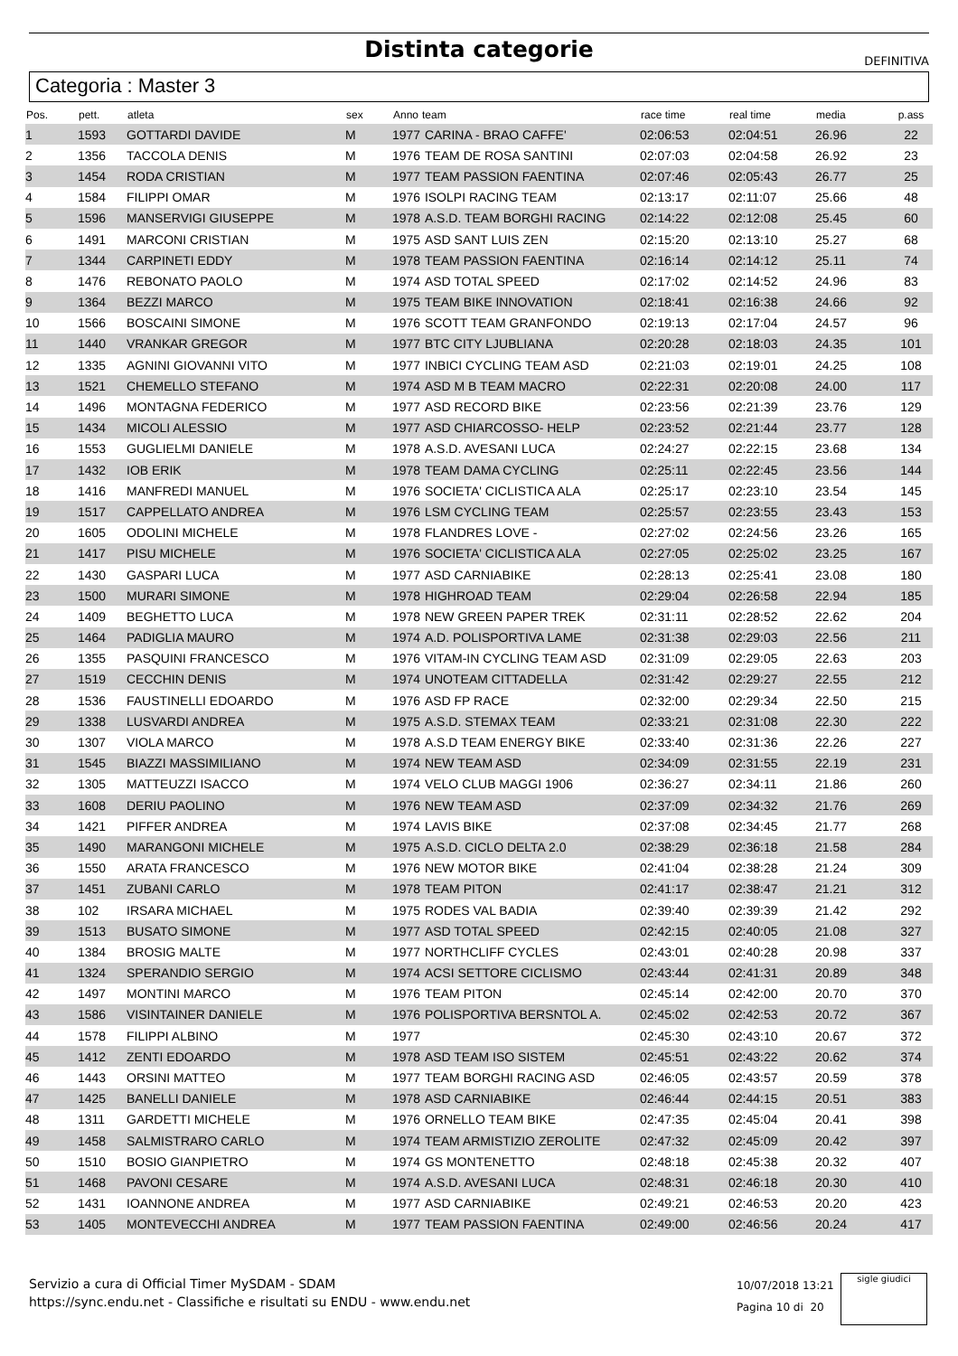Distinta categorie
DEFINITIVA
Categoria : Master 3
| Pos. | pett. | atleta | sex | Anno | team | race time | real time | media | p.ass |
| --- | --- | --- | --- | --- | --- | --- | --- | --- | --- |
| 1 | 1593 | GOTTARDI DAVIDE | M | 1977 | CARINA - BRAO CAFFE' | 02:06:53 | 02:04:51 | 26.96 | 22 |
| 2 | 1356 | TACCOLA DENIS | M | 1976 | TEAM DE ROSA SANTINI | 02:07:03 | 02:04:58 | 26.92 | 23 |
| 3 | 1454 | RODA CRISTIAN | M | 1977 | TEAM PASSION FAENTINA | 02:07:46 | 02:05:43 | 26.77 | 25 |
| 4 | 1584 | FILIPPI OMAR | M | 1976 | ISOLPI RACING TEAM | 02:13:17 | 02:11:07 | 25.66 | 48 |
| 5 | 1596 | MANSERVIGI GIUSEPPE | M | 1978 | A.S.D. TEAM BORGHI RACING | 02:14:22 | 02:12:08 | 25.45 | 60 |
| 6 | 1491 | MARCONI CRISTIAN | M | 1975 | ASD SANT LUIS ZEN | 02:15:20 | 02:13:10 | 25.27 | 68 |
| 7 | 1344 | CARPINETI EDDY | M | 1978 | TEAM PASSION FAENTINA | 02:16:14 | 02:14:12 | 25.11 | 74 |
| 8 | 1476 | REBONATO PAOLO | M | 1974 | ASD TOTAL SPEED | 02:17:02 | 02:14:52 | 24.96 | 83 |
| 9 | 1364 | BEZZI MARCO | M | 1975 | TEAM BIKE INNOVATION | 02:18:41 | 02:16:38 | 24.66 | 92 |
| 10 | 1566 | BOSCAINI SIMONE | M | 1976 | SCOTT TEAM GRANFONDO | 02:19:13 | 02:17:04 | 24.57 | 96 |
| 11 | 1440 | VRANKAR GREGOR | M | 1977 | BTC CITY LJUBLIANA | 02:20:28 | 02:18:03 | 24.35 | 101 |
| 12 | 1335 | AGNINI GIOVANNI VITO | M | 1977 | INBICI CYCLING TEAM ASD | 02:21:03 | 02:19:01 | 24.25 | 108 |
| 13 | 1521 | CHEMELLO STEFANO | M | 1974 | ASD M B TEAM MACRO | 02:22:31 | 02:20:08 | 24.00 | 117 |
| 14 | 1496 | MONTAGNA FEDERICO | M | 1977 | ASD RECORD BIKE | 02:23:56 | 02:21:39 | 23.76 | 129 |
| 15 | 1434 | MICOLI ALESSIO | M | 1977 | ASD CHIARCOSSO- HELP | 02:23:52 | 02:21:44 | 23.77 | 128 |
| 16 | 1553 | GUGLIELMI DANIELE | M | 1978 | A.S.D. AVESANI LUCA | 02:24:27 | 02:22:15 | 23.68 | 134 |
| 17 | 1432 | IOB ERIK | M | 1978 | TEAM DAMA CYCLING | 02:25:11 | 02:22:45 | 23.56 | 144 |
| 18 | 1416 | MANFREDI MANUEL | M | 1976 | SOCIETA' CICLISTICA ALA | 02:25:17 | 02:23:10 | 23.54 | 145 |
| 19 | 1517 | CAPPELLATO ANDREA | M | 1976 | LSM CYCLING TEAM | 02:25:57 | 02:23:55 | 23.43 | 153 |
| 20 | 1605 | ODOLINI MICHELE | M | 1978 | FLANDRES LOVE - | 02:27:02 | 02:24:56 | 23.26 | 165 |
| 21 | 1417 | PISU MICHELE | M | 1976 | SOCIETA' CICLISTICA ALA | 02:27:05 | 02:25:02 | 23.25 | 167 |
| 22 | 1430 | GASPARI LUCA | M | 1977 | ASD CARNIABIKE | 02:28:13 | 02:25:41 | 23.08 | 180 |
| 23 | 1500 | MURARI SIMONE | M | 1978 | HIGHROAD TEAM | 02:29:04 | 02:26:58 | 22.94 | 185 |
| 24 | 1409 | BEGHETTO LUCA | M | 1978 | NEW GREEN PAPER TREK | 02:31:11 | 02:28:52 | 22.62 | 204 |
| 25 | 1464 | PADIGLIA MAURO | M | 1974 | A.D. POLISPORTIVA LAME | 02:31:38 | 02:29:03 | 22.56 | 211 |
| 26 | 1355 | PASQUINI FRANCESCO | M | 1976 | VITAM-IN CYCLING TEAM ASD | 02:31:09 | 02:29:05 | 22.63 | 203 |
| 27 | 1519 | CECCHIN DENIS | M | 1974 | UNOTEAM CITTADELLA | 02:31:42 | 02:29:27 | 22.55 | 212 |
| 28 | 1536 | FAUSTINELLI EDOARDO | M | 1976 | ASD FP RACE | 02:32:00 | 02:29:34 | 22.50 | 215 |
| 29 | 1338 | LUSVARDI ANDREA | M | 1975 | A.S.D. STEMAX TEAM | 02:33:21 | 02:31:08 | 22.30 | 222 |
| 30 | 1307 | VIOLA MARCO | M | 1978 | A.S.D TEAM ENERGY BIKE | 02:33:40 | 02:31:36 | 22.26 | 227 |
| 31 | 1545 | BIAZZI MASSIMILIANO | M | 1974 | NEW TEAM ASD | 02:34:09 | 02:31:55 | 22.19 | 231 |
| 32 | 1305 | MATTEUZZI ISACCO | M | 1974 | VELO CLUB MAGGI 1906 | 02:36:27 | 02:34:11 | 21.86 | 260 |
| 33 | 1608 | DERIU PAOLINO | M | 1976 | NEW TEAM ASD | 02:37:09 | 02:34:32 | 21.76 | 269 |
| 34 | 1421 | PIFFER ANDREA | M | 1974 | LAVIS BIKE | 02:37:08 | 02:34:45 | 21.77 | 268 |
| 35 | 1490 | MARANGONI MICHELE | M | 1975 | A.S.D. CICLO DELTA 2.0 | 02:38:29 | 02:36:18 | 21.58 | 284 |
| 36 | 1550 | ARATA FRANCESCO | M | 1976 | NEW MOTOR BIKE | 02:41:04 | 02:38:28 | 21.24 | 309 |
| 37 | 1451 | ZUBANI CARLO | M | 1978 | TEAM PITON | 02:41:17 | 02:38:47 | 21.21 | 312 |
| 38 | 102 | IRSARA MICHAEL | M | 1975 | RODES VAL BADIA | 02:39:40 | 02:39:39 | 21.42 | 292 |
| 39 | 1513 | BUSATO SIMONE | M | 1977 | ASD TOTAL SPEED | 02:42:15 | 02:40:05 | 21.08 | 327 |
| 40 | 1384 | BROSIG MALTE | M | 1977 | NORTHCLIFF CYCLES | 02:43:01 | 02:40:28 | 20.98 | 337 |
| 41 | 1324 | SPERANDIO SERGIO | M | 1974 | ACSI SETTORE CICLISMO | 02:43:44 | 02:41:31 | 20.89 | 348 |
| 42 | 1497 | MONTINI MARCO | M | 1976 | TEAM PITON | 02:45:14 | 02:42:00 | 20.70 | 370 |
| 43 | 1586 | VISINTAINER DANIELE | M | 1976 | POLISPORTIVA BERSNTOL A. | 02:45:02 | 02:42:53 | 20.72 | 367 |
| 44 | 1578 | FILIPPI ALBINO | M | 1977 | | 02:45:30 | 02:43:10 | 20.67 | 372 |
| 45 | 1412 | ZENTI EDOARDO | M | 1978 | ASD TEAM ISO SISTEM | 02:45:51 | 02:43:22 | 20.62 | 374 |
| 46 | 1443 | ORSINI MATTEO | M | 1977 | TEAM BORGHI RACING ASD | 02:46:05 | 02:43:57 | 20.59 | 378 |
| 47 | 1425 | BANELLI DANIELE | M | 1978 | ASD CARNIABIKE | 02:46:44 | 02:44:15 | 20.51 | 383 |
| 48 | 1311 | GARDETTI MICHELE | M | 1976 | ORNELLO TEAM BIKE | 02:47:35 | 02:45:04 | 20.41 | 398 |
| 49 | 1458 | SALMISTRARO CARLO | M | 1974 | TEAM ARMISTIZIO ZEROLITE | 02:47:32 | 02:45:09 | 20.42 | 397 |
| 50 | 1510 | BOSIO GIANPIETRO | M | 1974 | GS MONTENETTO | 02:48:18 | 02:45:38 | 20.32 | 407 |
| 51 | 1468 | PAVONI CESARE | M | 1974 | A.S.D. AVESANI LUCA | 02:48:31 | 02:46:18 | 20.30 | 410 |
| 52 | 1431 | IOANNONE ANDREA | M | 1977 | ASD CARNIABIKE | 02:49:21 | 02:46:53 | 20.20 | 423 |
| 53 | 1405 | MONTEVECCHI ANDREA | M | 1977 | TEAM PASSION FAENTINA | 02:49:00 | 02:46:56 | 20.24 | 417 |
Servizio a cura di Official Timer MySDAM - SDAM
https://sync.endu.net - Classifiche e risultati su ENDU - www.endu.net
10/07/2018 13:21
Pagina 10 di 20
sigle giudici